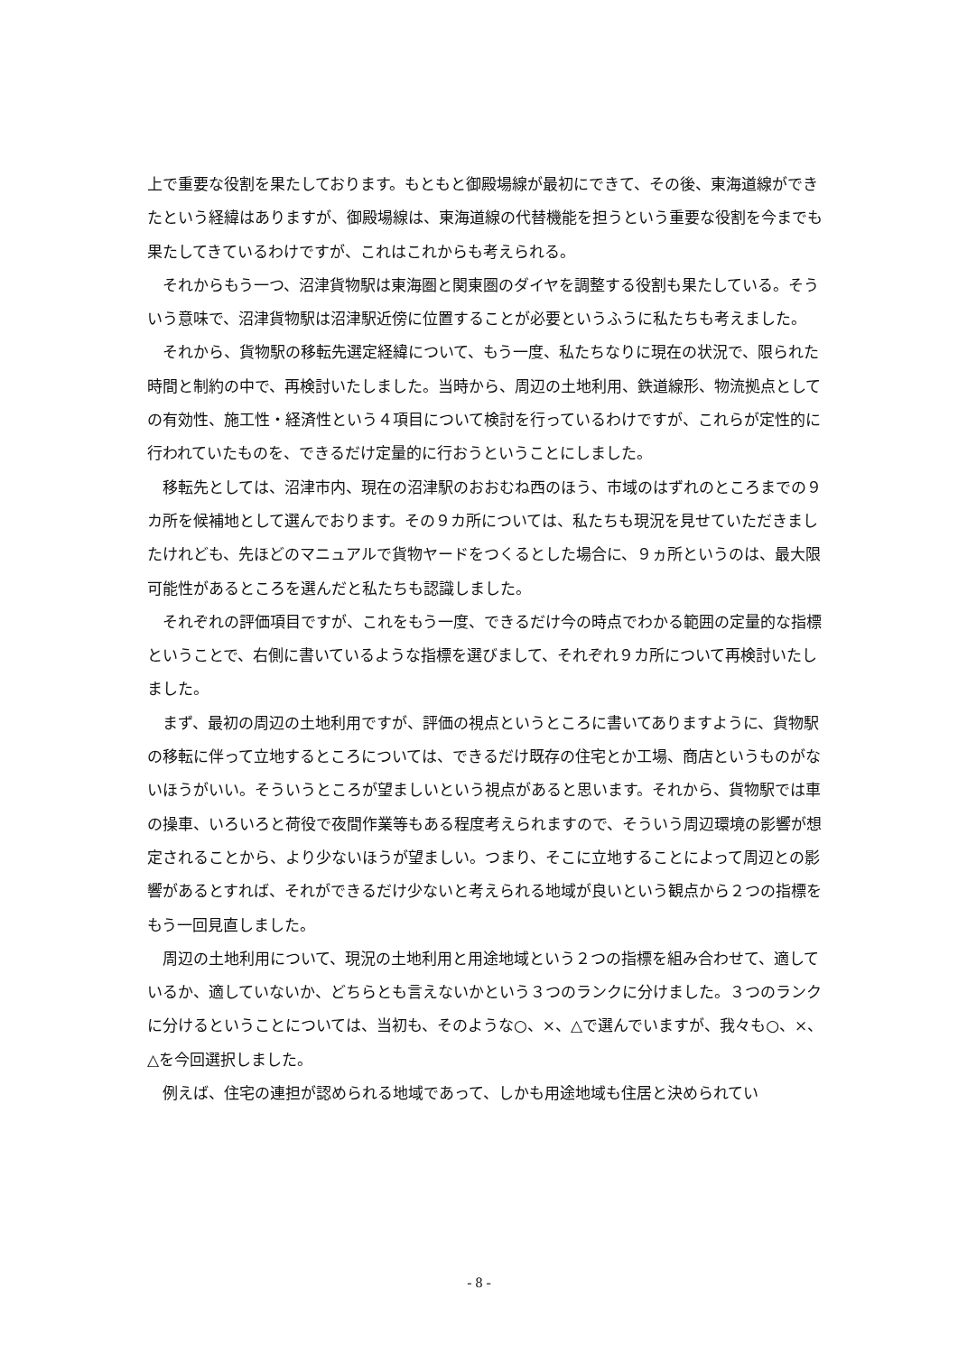上で重要な役割を果たしております。もともと御殿場線が最初にできて、その後、東海道線ができたという経緯はありますが、御殿場線は、東海道線の代替機能を担うという重要な役割を今までも果たしてきているわけですが、これはこれからも考えられる。
それからもう一つ、沼津貨物駅は東海圏と関東圏のダイヤを調整する役割も果たしている。そういう意味で、沼津貨物駅は沼津駅近傍に位置することが必要というふうに私たちも考えました。
それから、貨物駅の移転先選定経緯について、もう一度、私たちなりに現在の状況で、限られた時間と制約の中で、再検討いたしました。当時から、周辺の土地利用、鉄道線形、物流拠点としての有効性、施工性・経済性という４項目について検討を行っているわけですが、これらが定性的に行われていたものを、できるだけ定量的に行おうということにしました。
移転先としては、沼津市内、現在の沼津駅のおおむね西のほう、市域のはずれのところまでの９カ所を候補地として選んでおります。その９カ所については、私たちも現況を見せていただきましたけれども、先ほどのマニュアルで貨物ヤードをつくるとした場合に、９ヵ所というのは、最大限可能性があるところを選んだと私たちも認識しました。
それぞれの評価項目ですが、これをもう一度、できるだけ今の時点でわかる範囲の定量的な指標ということで、右側に書いているような指標を選びまして、それぞれ９カ所について再検討いたしました。
まず、最初の周辺の土地利用ですが、評価の視点というところに書いてありますように、貨物駅の移転に伴って立地するところについては、できるだけ既存の住宅とか工場、商店というものがないほうがいい。そういうところが望ましいという視点があると思います。それから、貨物駅では車の操車、いろいろと荷役で夜間作業等もある程度考えられますので、そういう周辺環境の影響が想定されることから、より少ないほうが望ましい。つまり、そこに立地することによって周辺との影響があるとすれば、それができるだけ少ないと考えられる地域が良いという観点から２つの指標をもう一回見直しました。
周辺の土地利用について、現況の土地利用と用途地域という２つの指標を組み合わせて、適しているか、適していないか、どちらとも言えないかという３つのランクに分けました。３つのランクに分けるということについては、当初も、そのような○、×、△で選んでいますが、我々も○、×、△を今回選択しました。
例えば、住宅の連担が認められる地域であって、しかも用途地域も住居と決められてい
- 8 -